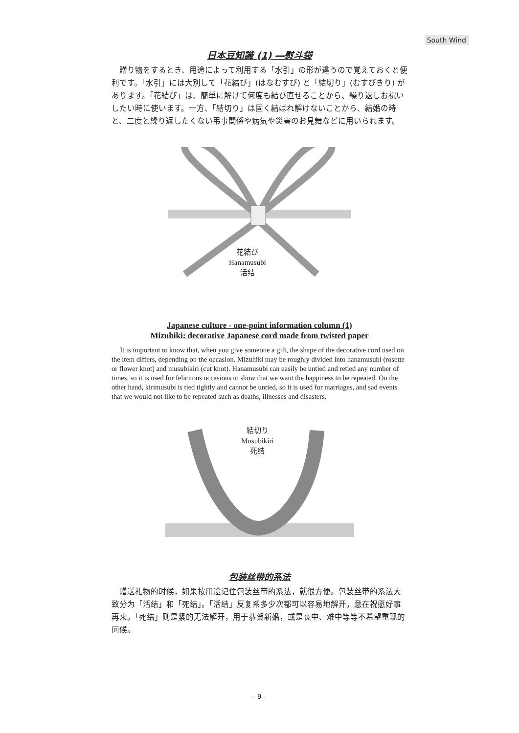South Wind
日本豆知識 (1) ―熨斗袋
贈り物をするとき、用途によって利用する「水引」の形が違うので覚えておくと便利です。「水引」には大別して「花結び」(はなむすび) と「結切り」(むすびきり) があります。「花結び」は、簡単に解けて何度も結び直せることから、繰り返しお祝いしたい時に使います。一方、「結切り」は固く結ばれ解けないことから、結婚の時と、二度と繰り返したくない弔事関係や病気や災害のお見舞などに用いられます。
花結び
Hanamusubi
活结
Japanese culture - one-point information column (1)
Mizuhiki: decorative Japanese cord made from twisted paper
It is important to know that, when you give someone a gift, the shape of the decorative cord used on the item differs, depending on the occasion. Mizuhiki may be roughly divided into hanamusubi (rosette or flower knot) and musubikiri (cut knot). Hanamusubi can easily be untied and retied any number of times, so it is used for felicitous occasions to show that we want the happiness to be repeated. On the other hand, kirimusubi is tied tightly and cannot be untied, so it is used for marriages, and sad events that we would not like to be repeated such as deaths, illnesses and disasters.
結切り
Musubikiri
死结
包装丝带的系法
赠送礼物的时候，如果按用途记住包装丝带的系法，就很方便。包装丝带的系法大致分为「活结」和「死结」。「活结」反复系多少次都可以容易地解开，意在祝愿好事再来。「死结」则是紧的无法解开，用于恭贺新婚，或是丧中、难中等等不希望重现的问候。
- 9 -